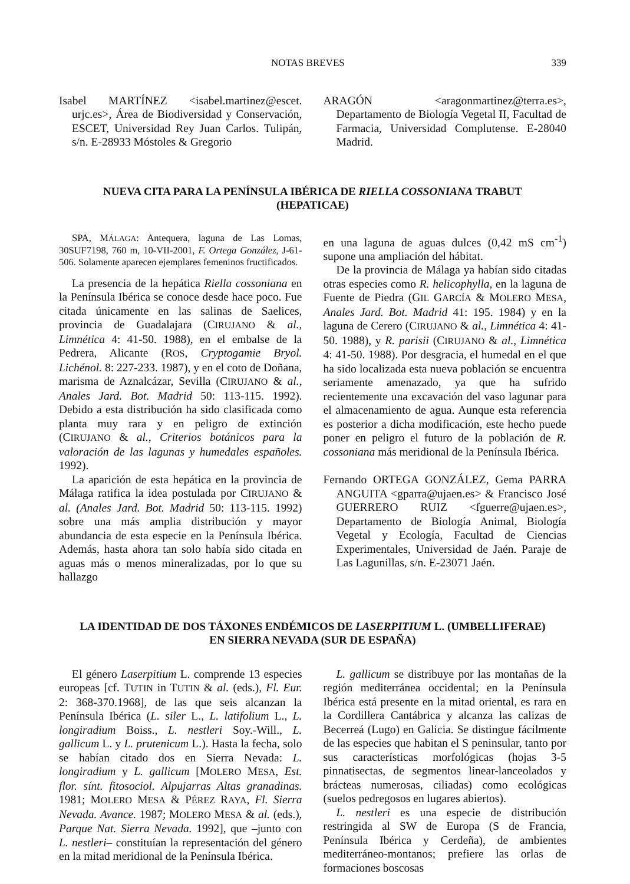NOTAS BREVES 339
Isabel MARTÍNEZ <isabel.martinez@escet. urjc.es>, Área de Biodiversidad y Conservación, ESCET, Universidad Rey Juan Carlos. Tulipán, s/n. E-28933 Móstoles & Gregorio
ARAGÓN <aragonmartinez@terra.es>, Departamento de Biología Vegetal II, Facultad de Farmacia, Universidad Complutense. E-28040 Madrid.
NUEVA CITA PARA LA PENÍNSULA IBÉRICA DE RIELLA COSSONIANA TRABUT
(HEPATICAE)
SPA, MÁLAGA: Antequera, laguna de Las Lomas, 30SUF7198, 760 m, 10-VII-2001, F. Ortega González, J-61-506. Solamente aparecen ejemplares femeninos fructificados.
La presencia de la hepática Riella cossoniana en la Península Ibérica se conoce desde hace poco. Fue citada únicamente en las salinas de Saelices, provincia de Guadalajara (CIRUJANO & al., Limnética 4: 41-50. 1988), en el embalse de la Pedrera, Alicante (ROS, Cryptogamie Bryol. Lichénol. 8: 227-233. 1987), y en el coto de Doñana, marisma de Aznalcázar, Sevilla (CIRUJANO & al., Anales Jard. Bot. Madrid 50: 113-115. 1992). Debido a esta distribución ha sido clasificada como planta muy rara y en peligro de extinción (CIRUJANO & al., Criterios botánicos para la valoración de las lagunas y humedales españoles. 1992).
La aparición de esta hepática en la provincia de Málaga ratifica la idea postulada por CIRUJANO & al. (Anales Jard. Bot. Madrid 50: 113-115. 1992) sobre una más amplia distribución y mayor abundancia de esta especie en la Península Ibérica. Además, hasta ahora tan solo había sido citada en aguas más o menos mineralizadas, por lo que su hallazgo
en una laguna de aguas dulces (0,42 mS cm<sup>-1</sup>) supone una ampliación del hábitat.
De la provincia de Málaga ya habían sido citadas otras especies como R. helicophylla, en la laguna de Fuente de Piedra (GIL GARCÍA & MOLERO MESA, Anales Jard. Bot. Madrid 41: 195. 1984) y en la laguna de Cerero (CIRUJANO & al., Limnética 4: 41-50. 1988), y R. parisii (CIRUJANO & al., Limnética 4: 41-50. 1988). Por desgracia, el humedal en el que ha sido localizada esta nueva población se encuentra seriamente amenazado, ya que ha sufrido recientemente una excavación del vaso lagunar para el almacenamiento de agua. Aunque esta referencia es posterior a dicha modificación, este hecho puede poner en peligro el futuro de la población de R. cossoniana más meridional de la Península Ibérica.
Fernando ORTEGA GONZÁLEZ, Gema PARRA ANGUITA <gparra@ujaen.es> & Francisco José GUERRERO RUIZ <fguerre@ujaen.es>, Departamento de Biología Animal, Biología Vegetal y Ecología, Facultad de Ciencias Experimentales, Universidad de Jaén. Paraje de Las Lagunillas, s/n. E-23071 Jaén.
LA IDENTIDAD DE DOS TÁXONES ENDÉMICOS DE LASERPITIUM L. (UMBELLIFERAE)
EN SIERRA NEVADA (SUR DE ESPAÑA)
El género Laserpitium L. comprende 13 especies europeas [cf. TUTIN in TUTIN & al. (eds.), Fl. Eur. 2: 368-370.1968], de las que seis alcanzan la Península Ibérica (L. siler L., L. latifolium L., L. longiradium Boiss., L. nestleri Soy.-Will., L. gallicum L. y L. prutenicum L.). Hasta la fecha, solo se habían citado dos en Sierra Nevada: L. longiradium y L. gallicum [MOLERO MESA, Est. flor. sínt. fitosociol. Alpujarras Altas granadinas. 1981; MOLERO MESA & PÉREZ RAYA, Fl. Sierra Nevada. Avance. 1987; MOLERO MESA & al. (eds.), Parque Nat. Sierra Nevada. 1992], que –junto con L. nestleri– constituían la representación del género en la mitad meridional de la Península Ibérica.
L. gallicum se distribuye por las montañas de la región mediterránea occidental; en la Península Ibérica está presente en la mitad oriental, es rara en la Cordillera Cantábrica y alcanza las calizas de Becerreá (Lugo) en Galicia. Se distingue fácilmente de las especies que habitan el S peninsular, tanto por sus características morfológicas (hojas 3-5 pinnatisectas, de segmentos linear-lanceolados y brácteas numerosas, ciliadas) como ecológicas (suelos pedregosos en lugares abiertos).
L. nestleri es una especie de distribución restringida al SW de Europa (S de Francia, Península Ibérica y Cerdeña), de ambientes mediterráneo-montanos; prefiere las orlas de formaciones boscosas